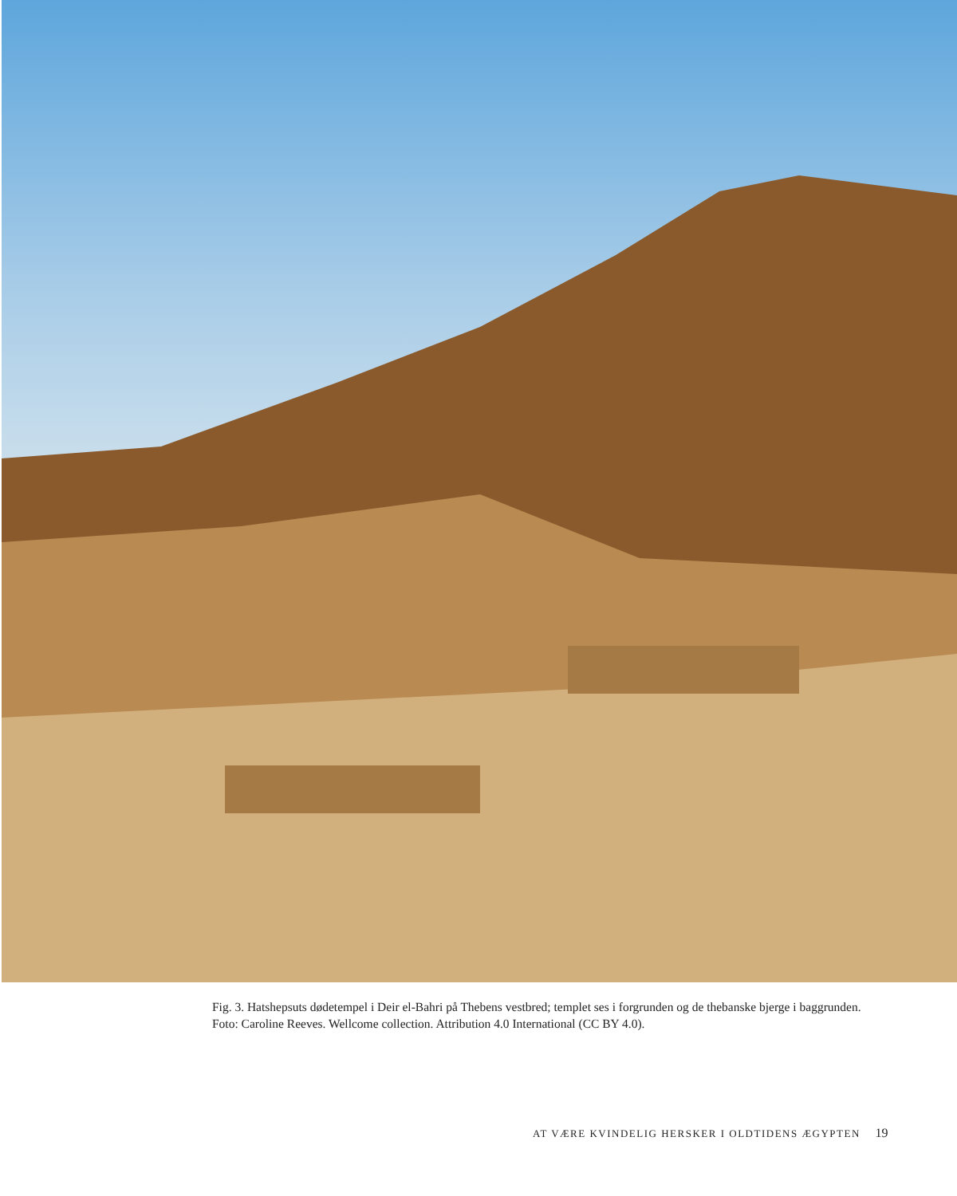Fig. 3. Hatshepsuts dødetempel i Deir el-Bahri på Thebens vestbred; templet ses i forgrunden og de thebanske bjerge i baggrunden. Foto: Caroline Reeves. Wellcome collection. Attribution 4.0 International (CC BY 4.0).
AT VÆRE KVINDELIG HERSKER I OLDTIDENS ÆGYPTEN 19